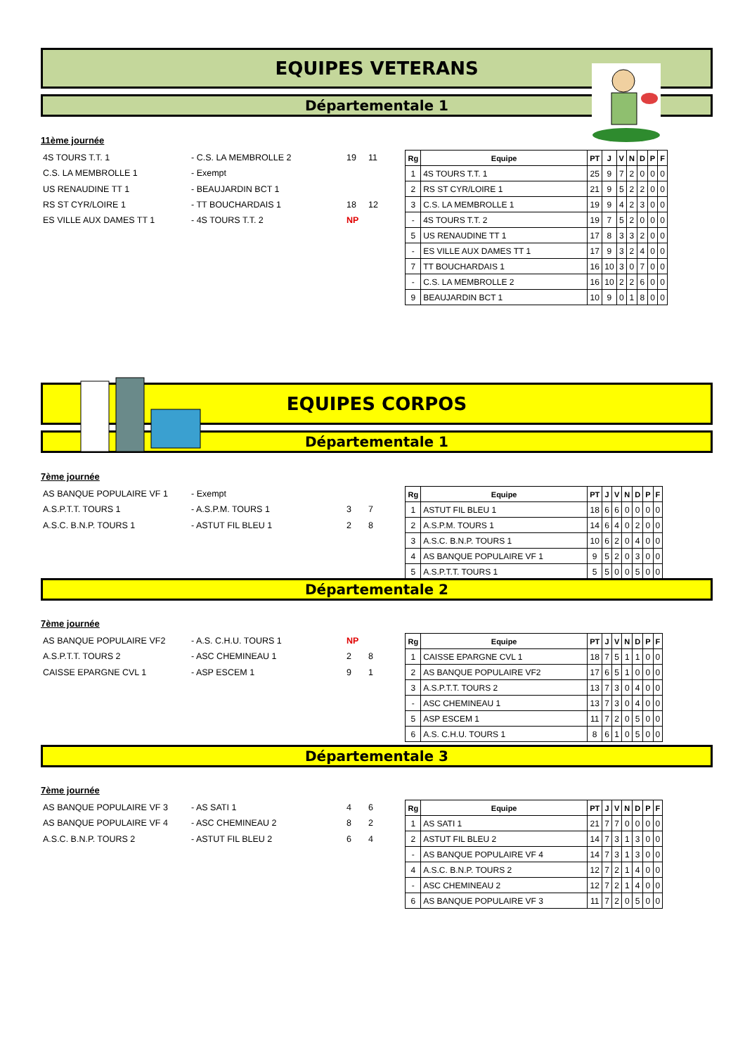EQUIPES VETERANS
Départementale 1
11ème journée
| 4S TOURS T.T. 1 | - C.S. LA MEMBROLLE 2 | 19 | 11 |
| C.S. LA MEMBROLLE 1 | - Exempt | | |
| US RENAUDINE TT 1 | - BEAUJARDIN BCT 1 | | |
| RS ST CYR/LOIRE 1 | - TT BOUCHARDAIS 1 | 18 | 12 |
| ES VILLE AUX DAMES TT 1 | - 4S TOURS T.T. 2 | NP | |
| Rg | Equipe | PT | J | V | N | D | P | F |
| --- | --- | --- | --- | --- | --- | --- | --- | --- |
| 1 | 4S TOURS T.T. 1 | 25 | 9 | 7 | 2 | 0 | 0 | 0 |
| 2 | RS ST CYR/LOIRE 1 | 21 | 9 | 5 | 2 | 2 | 0 | 0 |
| 3 | C.S. LA MEMBROLLE 1 | 19 | 9 | 4 | 2 | 3 | 0 | 0 |
| - | 4S TOURS T.T. 2 | 19 | 7 | 5 | 2 | 0 | 0 | 0 |
| 5 | US RENAUDINE TT 1 | 17 | 8 | 3 | 3 | 2 | 0 | 0 |
| - | ES VILLE AUX DAMES TT 1 | 17 | 9 | 3 | 2 | 4 | 0 | 0 |
| 7 | TT BOUCHARDAIS 1 | 16 | 10 | 3 | 0 | 7 | 0 | 0 |
| - | C.S. LA MEMBROLLE 2 | 16 | 10 | 2 | 2 | 6 | 0 | 0 |
| 9 | BEAUJARDIN BCT 1 | 10 | 9 | 0 | 1 | 8 | 0 | 0 |
EQUIPES CORPOS
Départementale 1
7ème journée
| AS BANQUE POPULAIRE VF 1 | - Exempt | | |
| A.S.P.T.T. TOURS 1 | - A.S.P.M. TOURS 1 | 3 | 7 |
| A.S.C. B.N.P. TOURS 1 | - ASTUT FIL BLEU 1 | 2 | 8 |
| Rg | Equipe | PT | J | V | N | D | P | F |
| --- | --- | --- | --- | --- | --- | --- | --- | --- |
| 1 | ASTUT FIL BLEU 1 | 18 | 6 | 6 | 0 | 0 | 0 | 0 |
| 2 | A.S.P.M. TOURS 1 | 14 | 6 | 4 | 0 | 2 | 0 | 0 |
| 3 | A.S.C. B.N.P. TOURS 1 | 10 | 6 | 2 | 0 | 4 | 0 | 0 |
| 4 | AS BANQUE POPULAIRE VF 1 | 9 | 5 | 2 | 0 | 3 | 0 | 0 |
| 5 | A.S.P.T.T. TOURS 1 | 5 | 5 | 0 | 0 | 5 | 0 | 0 |
Départementale 2
7ème journée
| AS BANQUE POPULAIRE VF2 | - A.S. C.H.U. TOURS 1 | NP | |
| A.S.P.T.T. TOURS 2 | - ASC CHEMINEAU 1 | 2 | 8 |
| CAISSE EPARGNE CVL 1 | - ASP ESCEM 1 | 9 | 1 |
| Rg | Equipe | PT | J | V | N | D | P | F |
| --- | --- | --- | --- | --- | --- | --- | --- | --- |
| 1 | CAISSE EPARGNE CVL 1 | 18 | 7 | 5 | 1 | 1 | 0 | 0 |
| 2 | AS BANQUE POPULAIRE VF2 | 17 | 6 | 5 | 1 | 0 | 0 | 0 |
| 3 | A.S.P.T.T. TOURS 2 | 13 | 7 | 3 | 0 | 4 | 0 | 0 |
| - | ASC CHEMINEAU 1 | 13 | 7 | 3 | 0 | 4 | 0 | 0 |
| 5 | ASP ESCEM 1 | 11 | 7 | 2 | 0 | 5 | 0 | 0 |
| 6 | A.S. C.H.U. TOURS 1 | 8 | 6 | 1 | 0 | 5 | 0 | 0 |
Départementale 3
7ème journée
| AS BANQUE POPULAIRE VF 3 | - AS SATI 1 | 4 | 6 |
| AS BANQUE POPULAIRE VF 4 | - ASC CHEMINEAU 2 | 8 | 2 |
| A.S.C. B.N.P. TOURS 2 | - ASTUT FIL BLEU 2 | 6 | 4 |
| Rg | Equipe | PT | J | V | N | D | P | F |
| --- | --- | --- | --- | --- | --- | --- | --- | --- |
| 1 | AS SATI 1 | 21 | 7 | 7 | 0 | 0 | 0 | 0 |
| 2 | ASTUT FIL BLEU 2 | 14 | 7 | 3 | 1 | 3 | 0 | 0 |
| - | AS BANQUE POPULAIRE VF 4 | 14 | 7 | 3 | 1 | 3 | 0 | 0 |
| 4 | A.S.C. B.N.P. TOURS 2 | 12 | 7 | 2 | 1 | 4 | 0 | 0 |
| - | ASC CHEMINEAU 2 | 12 | 7 | 2 | 1 | 4 | 0 | 0 |
| 6 | AS BANQUE POPULAIRE VF 3 | 11 | 7 | 2 | 0 | 5 | 0 | 0 |